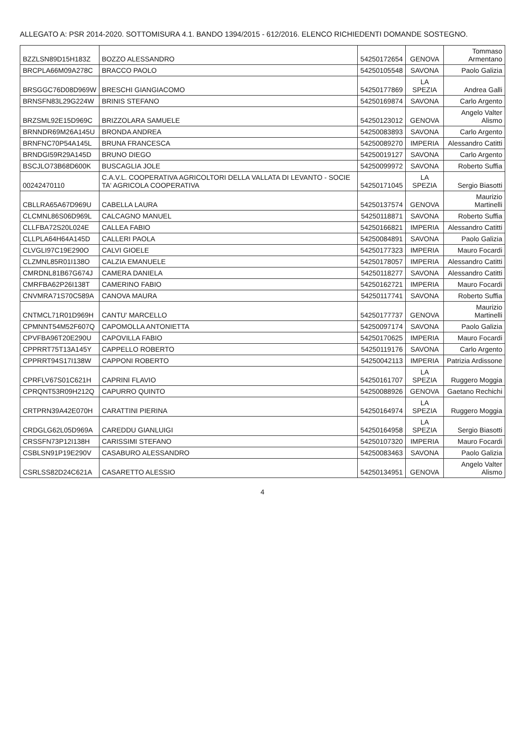ALLEGATO A: PSR 2014-2020. SOTTOMISURA 4.1. BANDO 1394/2015 - 612/2016. ELENCO RICHIEDENTI DOMANDE SOSTEGNO.
| BZZLSN89D15H183Z | BOZZO ALESSANDRO | 54250172654 | GENOVA | Tommaso Armentano |
| BRCPLA66M09A278C | BRACCO PAOLO | 54250105548 | SAVONA | Paolo Galizia |
| BRSGGC76D08D969W | BRESCHI GIANGIACOMO | 54250177869 | LA SPEZIA | Andrea Galli |
| BRNSFN83L29G224W | BRINIS STEFANO | 54250169874 | SAVONA | Carlo Argento |
| BRZSML92E15D969C | BRIZZOLARA SAMUELE | 54250123012 | GENOVA | Angelo Valter Alismo |
| BRNNDR69M26A145U | BRONDA ANDREA | 54250083893 | SAVONA | Carlo Argento |
| BRNFNC70P54A145L | BRUNA FRANCESCA | 54250089270 | IMPERIA | Alessandro Catitti |
| BRNDGI59R29A145D | BRUNO DIEGO | 54250019127 | SAVONA | Carlo Argento |
| BSCJLO73B68D600K | BUSCAGLIA JOLE | 54250099972 | SAVONA | Roberto Suffia |
| 00242470110 | C.A.V.L. COOPERATIVA AGRICOLTORI DELLA VALLATA DI LEVANTO - SOCIE TA' AGRICOLA COOPERATIVA | 54250171045 | LA SPEZIA | Sergio Biasotti |
| CBLLRA65A67D969U | CABELLA LAURA | 54250137574 | GENOVA | Maurizio Martinelli |
| CLCMNL86S06D969L | CALCAGNO MANUEL | 54250118871 | SAVONA | Roberto Suffia |
| CLLFBA72S20L024E | CALLEA FABIO | 54250166821 | IMPERIA | Alessandro Catitti |
| CLLPLA64H64A145D | CALLERI PAOLA | 54250084891 | SAVONA | Paolo Galizia |
| CLVGLI97C19E290O | CALVI GIOELE | 54250177323 | IMPERIA | Mauro Focardi |
| CLZMNL85R01I138O | CALZIA EMANUELE | 54250178057 | IMPERIA | Alessandro Catitti |
| CMRDNL81B67G674J | CAMERA DANIELA | 54250118277 | SAVONA | Alessandro Catitti |
| CMRFBA62P26I138T | CAMERINO FABIO | 54250162721 | IMPERIA | Mauro Focardi |
| CNVMRA71S70C589A | CANOVA MAURA | 54250117741 | SAVONA | Roberto Suffia |
| CNTMCL71R01D969H | CANTU' MARCELLO | 54250177737 | GENOVA | Maurizio Martinelli |
| CPMNNT54M52F607Q | CAPOMOLLA ANTONIETTA | 54250097174 | SAVONA | Paolo Galizia |
| CPVFBA96T20E290U | CAPOVILLA FABIO | 54250170625 | IMPERIA | Mauro Focardi |
| CPPRRT75T13A145Y | CAPPELLO ROBERTO | 54250119176 | SAVONA | Carlo Argento |
| CPPRRT94S17I138W | CAPPONI ROBERTO | 54250042113 | IMPERIA | Patrizia Ardissone |
| CPRFLV67S01C621H | CAPRINI FLAVIO | 54250161707 | LA SPEZIA | Ruggero Moggia |
| CPRQNT53R09H212Q | CAPURRO QUINTO | 54250088926 | GENOVA | Gaetano Rechichi |
| CRTPRN39A42E070H | CARATTINI PIERINA | 54250164974 | LA SPEZIA | Ruggero Moggia |
| CRDGLG62L05D969A | CAREDDU GIANLUIGI | 54250164958 | LA SPEZIA | Sergio Biasotti |
| CRSSFN73P12I138H | CARISSIMI STEFANO | 54250107320 | IMPERIA | Mauro Focardi |
| CSBLSN91P19E290V | CASABURO ALESSANDRO | 54250083463 | SAVONA | Paolo Galizia |
| CSRLSS82D24C621A | CASARETTO ALESSIO | 54250134951 | GENOVA | Angelo Valter Alismo |
4